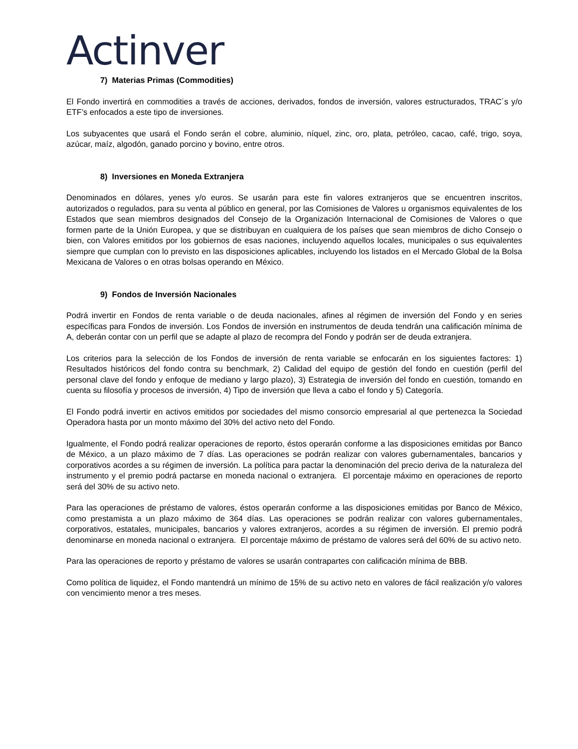Actinver
7) Materias Primas (Commodities)
El Fondo invertirá en commodities a través de acciones, derivados, fondos de inversión, valores estructurados, TRAC´s y/o ETF’s enfocados a este tipo de inversiones.
Los subyacentes que usará el Fondo serán el cobre, aluminio, níquel, zinc, oro, plata, petróleo, cacao, café, trigo, soya, azúcar, maíz, algodón, ganado porcino y bovino, entre otros.
8) Inversiones en Moneda Extranjera
Denominados en dólares, yenes y/o euros. Se usarán para este fin valores extranjeros que se encuentren inscritos, autorizados o regulados, para su venta al público en general, por las Comisiones de Valores u organismos equivalentes de los Estados que sean miembros designados del Consejo de la Organización Internacional de Comisiones de Valores o que formen parte de la Unión Europea, y que se distribuyan en cualquiera de los países que sean miembros de dicho Consejo o bien, con Valores emitidos por los gobiernos de esas naciones, incluyendo aquellos locales, municipales o sus equivalentes siempre que cumplan con lo previsto en las disposiciones aplicables, incluyendo los listados en el Mercado Global de la Bolsa Mexicana de Valores o en otras bolsas operando en México.
9) Fondos de Inversión Nacionales
Podrá invertir en Fondos de renta variable o de deuda nacionales, afines al régimen de inversión del Fondo y en series específicas para Fondos de inversión. Los Fondos de inversión en instrumentos de deuda tendrán una calificación mínima de A, deberán contar con un perfil que se adapte al plazo de recompra del Fondo y podrán ser de deuda extranjera.
Los criterios para la selección de los Fondos de inversión de renta variable se enfocarán en los siguientes factores: 1) Resultados históricos del fondo contra su benchmark, 2) Calidad del equipo de gestión del fondo en cuestión (perfil del personal clave del fondo y enfoque de mediano y largo plazo), 3) Estrategia de inversión del fondo en cuestión, tomando en cuenta su filosofía y procesos de inversión, 4) Tipo de inversión que lleva a cabo el fondo y 5) Categoría.
El Fondo podrá invertir en activos emitidos por sociedades del mismo consorcio empresarial al que pertenezca la Sociedad Operadora hasta por un monto máximo del 30% del activo neto del Fondo.
Igualmente, el Fondo podrá realizar operaciones de reporto, éstos operarán conforme a las disposiciones emitidas por Banco de México, a un plazo máximo de 7 días. Las operaciones se podrán realizar con valores gubernamentales, bancarios y corporativos acordes a su régimen de inversión. La política para pactar la denominación del precio deriva de la naturaleza del instrumento y el premio podrá pactarse en moneda nacional o extranjera. El porcentaje máximo en operaciones de reporto será del 30% de su activo neto.
Para las operaciones de préstamo de valores, éstos operarán conforme a las disposiciones emitidas por Banco de México, como prestamista a un plazo máximo de 364 días. Las operaciones se podrán realizar con valores gubernamentales, corporativos, estatales, municipales, bancarios y valores extranjeros, acordes a su régimen de inversión. El premio podrá denominarse en moneda nacional o extranjera. El porcentaje máximo de préstamo de valores será del 60% de su activo neto.
Para las operaciones de reporto y préstamo de valores se usarán contrapartes con calificación mínima de BBB.
Como política de liquidez, el Fondo mantendrá un mínimo de 15% de su activo neto en valores de fácil realización y/o valores con vencimiento menor a tres meses.